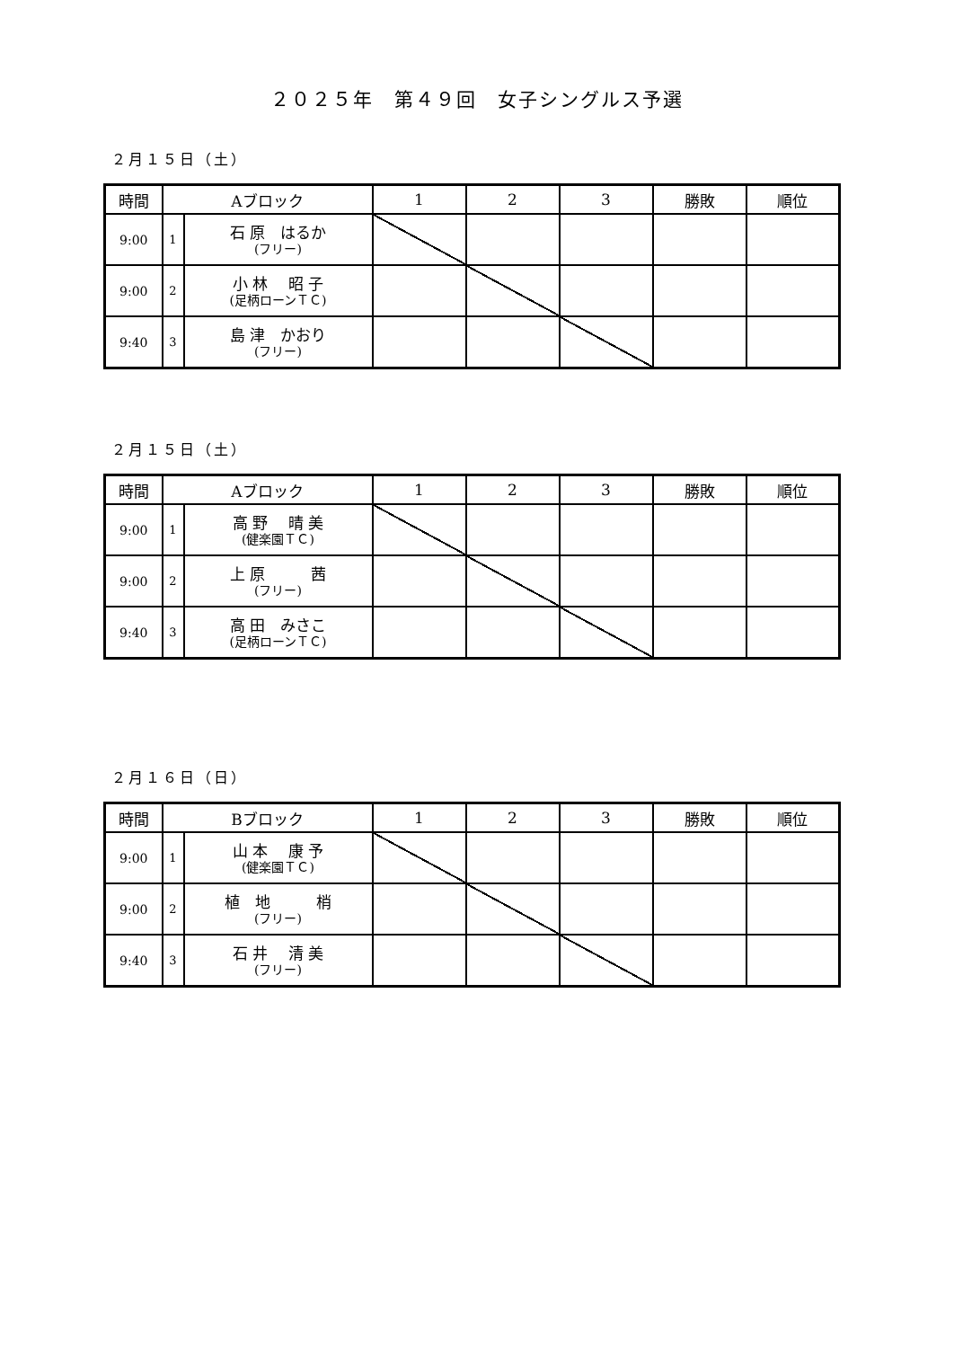２０２５年　第４９回　女子シングルス予選
２月１５日（土）
| 時間 | Aブロック | | 1 | 2 | 3 | 勝敗 | 順位 |
| --- | --- | --- | --- | --- | --- | --- | --- |
| 9:00 | 1 | 石 原 はるか (フリー) | | | | | |
| 9:00 | 2 | 小 林 昭 子 (足柄ローンＴＣ) | | | | | |
| 9:40 | 3 | 島 津 かおり (フリー) | | | | | |
２月１５日（土）
| 時間 | Aブロック | | 1 | 2 | 3 | 勝敗 | 順位 |
| --- | --- | --- | --- | --- | --- | --- | --- |
| 9:00 | 1 | 高 野 晴 美 (健楽園ＴＣ) | | | | | |
| 9:00 | 2 | 上 原 茜 (フリー) | | | | | |
| 9:40 | 3 | 高 田 みさこ (足柄ローンＴＣ) | | | | | |
２月１６日（日）
| 時間 | Bブロック | | 1 | 2 | 3 | 勝敗 | 順位 |
| --- | --- | --- | --- | --- | --- | --- | --- |
| 9:00 | 1 | 山 本 康 予 (健楽園ＴＣ) | | | | | |
| 9:00 | 2 | 植 地 梢 (フリー) | | | | | |
| 9:40 | 3 | 石 井 清 美 (フリー) | | | | | |